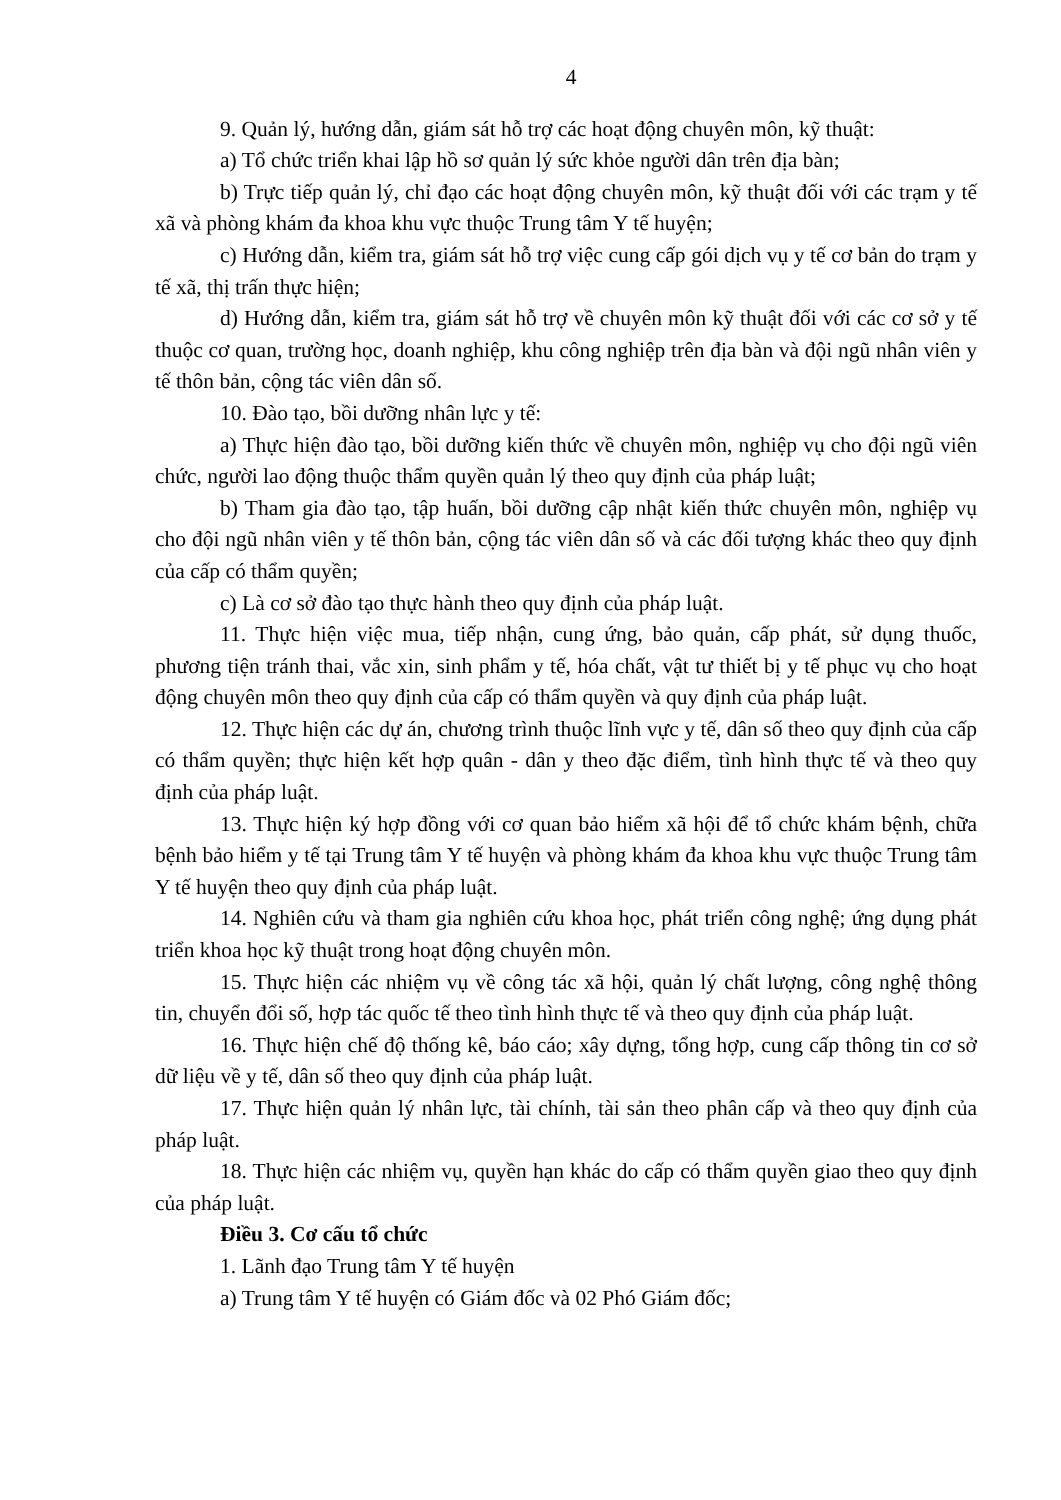4
9. Quản lý, hướng dẫn, giám sát hỗ trợ các hoạt động chuyên môn, kỹ thuật:
a) Tổ chức triển khai lập hồ sơ quản lý sức khỏe người dân trên địa bàn;
b) Trực tiếp quản lý, chỉ đạo các hoạt động chuyên môn, kỹ thuật đối với các trạm y tế xã và phòng khám đa khoa khu vực thuộc Trung tâm Y tế huyện;
c) Hướng dẫn, kiểm tra, giám sát hỗ trợ việc cung cấp gói dịch vụ y tế cơ bản do trạm y tế xã, thị trấn thực hiện;
d) Hướng dẫn, kiểm tra, giám sát hỗ trợ về chuyên môn kỹ thuật đối với các cơ sở y tế thuộc cơ quan, trường học, doanh nghiệp, khu công nghiệp trên địa bàn và đội ngũ nhân viên y tế thôn bản, cộng tác viên dân số.
10. Đào tạo, bồi dưỡng nhân lực y tế:
a) Thực hiện đào tạo, bồi dưỡng kiến thức về chuyên môn, nghiệp vụ cho đội ngũ viên chức, người lao động thuộc thẩm quyền quản lý theo quy định của pháp luật;
b) Tham gia đào tạo, tập huấn, bồi dưỡng cập nhật kiến thức chuyên môn, nghiệp vụ cho đội ngũ nhân viên y tế thôn bản, cộng tác viên dân số và các đối tượng khác theo quy định của cấp có thẩm quyền;
c) Là cơ sở đào tạo thực hành theo quy định của pháp luật.
11. Thực hiện việc mua, tiếp nhận, cung ứng, bảo quản, cấp phát, sử dụng thuốc, phương tiện tránh thai, vắc xin, sinh phẩm y tế, hóa chất, vật tư thiết bị y tế phục vụ cho hoạt động chuyên môn theo quy định của cấp có thẩm quyền và quy định của pháp luật.
12. Thực hiện các dự án, chương trình thuộc lĩnh vực y tế, dân số theo quy định của cấp có thẩm quyền; thực hiện kết hợp quân - dân y theo đặc điểm, tình hình thực tế và theo quy định của pháp luật.
13. Thực hiện ký hợp đồng với cơ quan bảo hiểm xã hội để tổ chức khám bệnh, chữa bệnh bảo hiểm y tế tại Trung tâm Y tế huyện và phòng khám đa khoa khu vực thuộc Trung tâm Y tế huyện theo quy định của pháp luật.
14. Nghiên cứu và tham gia nghiên cứu khoa học, phát triển công nghệ; ứng dụng phát triển khoa học kỹ thuật trong hoạt động chuyên môn.
15. Thực hiện các nhiệm vụ về công tác xã hội, quản lý chất lượng, công nghệ thông tin, chuyển đổi số, hợp tác quốc tế theo tình hình thực tế và theo quy định của pháp luật.
16. Thực hiện chế độ thống kê, báo cáo; xây dựng, tổng hợp, cung cấp thông tin cơ sở dữ liệu về y tế, dân số theo quy định của pháp luật.
17. Thực hiện quản lý nhân lực, tài chính, tài sản theo phân cấp và theo quy định của pháp luật.
18. Thực hiện các nhiệm vụ, quyền hạn khác do cấp có thẩm quyền giao theo quy định của pháp luật.
Điều 3. Cơ cấu tổ chức
1. Lãnh đạo Trung tâm Y tế huyện
a) Trung tâm Y tế huyện có Giám đốc và 02 Phó Giám đốc;